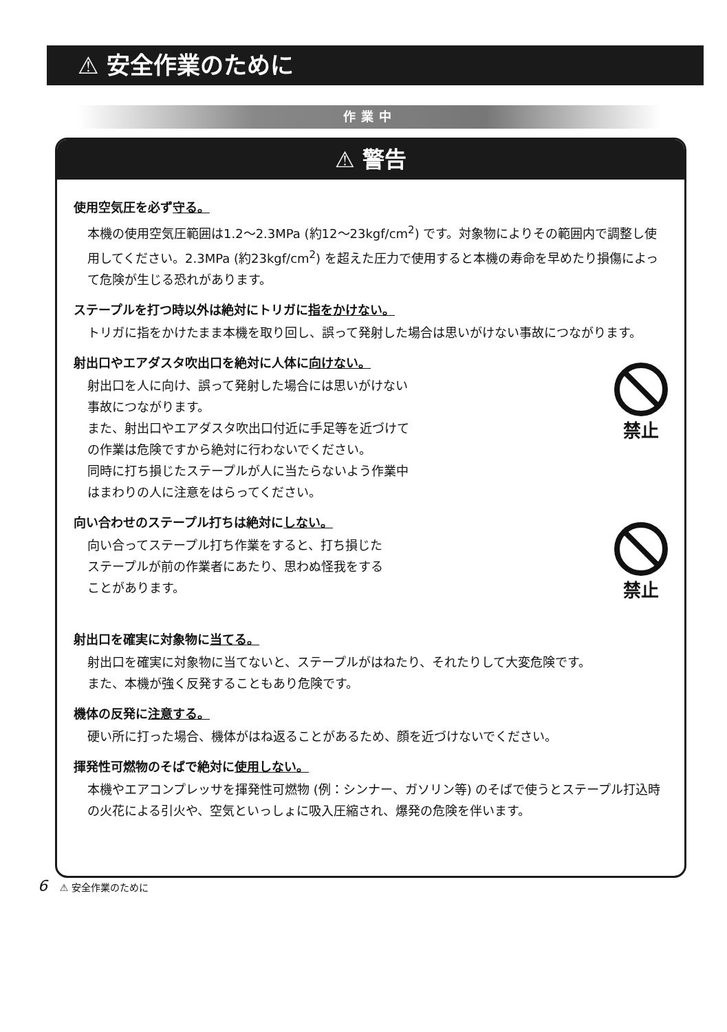⚠ 安全作業のために
作業中
⚠ 警告
使用空気圧を必ず守る。
本機の使用空気圧範囲は1.2〜2.3MPa (約12〜23kgf/cm<sup>2</sup>) です。対象物によりその範囲内で調整し使用してください。2.3MPa (約23kgf/cm<sup>2</sup>) を超えた圧力で使用すると本機の寿命を早めたり損傷によって危険が生じる恐れがあります。
ステープルを打つ時以外は絶対にトリガに指をかけない。
トリガに指をかけたまま本機を取り回し、誤って発射した場合は思いがけない事故につながります。
射出口やエアダスタ吹出口を絶対に人体に向けない。
射出口を人に向け、誤って発射した場合には思いがけない
事故につながります。
また、射出口やエアダスタ吹出口付近に手足等を近づけて
の作業は危険ですから絶対に行わないでください。
同時に打ち損じたステープルが人に当たらないよう作業中
はまわりの人に注意をはらってください。
禁止
向い合わせのステープル打ちは絶対にしない。
向い合ってステープル打ち作業をすると、打ち損じた
ステープルが前の作業者にあたり、思わぬ怪我をする
ことがあります。
禁止
射出口を確実に対象物に当てる。
射出口を確実に対象物に当てないと、ステープルがはねたり、それたりして大変危険です。
また、本機が強く反発することもあり危険です。
機体の反発に注意する。
硬い所に打った場合、機体がはね返ることがあるため、顔を近づけないでください。
揮発性可燃物のそばで絶対に使用しない。
本機やエアコンプレッサを揮発性可燃物 (例：シンナー、ガソリン等) のそばで使うとステープル打込時の火花による引火や、空気といっしょに吸入圧縮され、爆発の危険を伴います。
6 ⚠ 安全作業のために